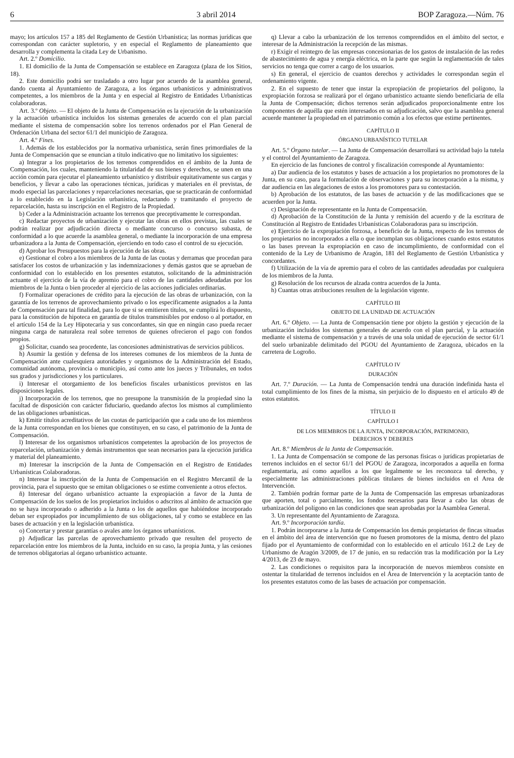6 3 abril 2014 BOP Zaragoza.—Núm. 76
mayo; los artículos 157 a 185 del Reglamento de Gestión Urbanística; las normas jurídicas que correspondan con carácter supletorio, y en especial el Reglamento de planeamiento que desarrolla y complementa la citada Ley de Urbanismo.
Art. 2.º Domicilio.
1. El domicilio de la Junta de Compensación se establece en Zaragoza (plaza de los Sitios, 18).
2. Este domicilio podrá ser trasladado a otro lugar por acuerdo de la asamblea general, dando cuenta al Ayuntamiento de Zaragoza, a los órganos urbanísticos y administrativos competentes, a los miembros de la Junta y en especial al Registro de Entidades Urbanísticas colaboradoras.
Art. 3.º Objeto. — El objeto de la Junta de Compensación es la ejecución de la urbanización y la actuación urbanística incluidos los sistemas generales de acuerdo con el plan parcial mediante el sistema de compensación sobre los terrenos ordenados por el Plan General de Ordenación Urbana del sector 61/1 del municipio de Zaragoza.
Art. 4.º Fines.
1. Además de los establecidos por la normativa urbanística, serán fines primordiales de la Junta de Compensación que se enuncian a título indicativo que no limitativo los siguientes:
a) Integrar a los propietarios de los terrenos comprendidos en el ámbito de la Junta de Compensación, los cuales, manteniendo la titularidad de sus bienes y derechos, se unen en una acción común para ejecutar el planeamiento urbanístico y distribuir equitativamente sus cargas y beneficios, y llevar a cabo las operaciones técnicas, jurídicas y materiales en él previstas, de modo especial las parcelaciones y reparcelaciones necesarias, que se practicarán de conformidad a lo establecido en la Legislación urbanística, redactando y tramitando el proyecto de reparcelación, hasta su inscripción en el Registro de la Propiedad.
b) Ceder a la Administración actuante los terrenos que preceptivamente le correspondan.
c) Redactar proyectos de urbanización y ejecutar las obras en ellos previstas, las cuales se podrán realizar por adjudicación directa o mediante concurso o concurso subasta, de conformidad a lo que acuerde la asamblea general, o mediante la incorporación de una empresa urbanizadora a la Junta de Compensación, ejerciendo en todo caso el control de su ejecución.
d) Aprobar los Presupuestos para la ejecución de las obras.
e) Gestionar el cobro a los miembros de la Junta de las cuotas y derramas que procedan para satisfacer los costos de urbanización y las indemnizaciones y demás gastos que se aprueban de conformidad con lo establecido en los presentes estatutos, solicitando de la administración actuante el ejercicio de la vía de apremio para el cobro de las cantidades adeudadas por los miembros de la Junta o bien proceder al ejercicio de las acciones judiciales ordinarias.
f) Formalizar operaciones de crédito para la ejecución de las obras de urbanización, con la garantía de los terrenos de aprovechamiento privado o los específicamente asignados a la Junta de Compensación para tal finalidad, para lo que si se emitieren títulos, se cumplirá lo dispuesto, para la constitución de hipoteca en garantía de títulos transmisibles por endoso o al portador, en el artículo 154 de la Ley Hipotecaria y sus concordantes, sin que en ningún caso pueda recaer ninguna carga de naturaleza real sobre terrenos de quienes ofrecieron el pago con fondos propios.
g) Solicitar, cuando sea procedente, las concesiones administrativas de servicios públicos.
h) Asumir la gestión y defensa de los intereses comunes de los miembros de la Junta de Compensación ante cualesquiera autoridades y organismos de la Administración del Estado, comunidad autónoma, provincia o municipio, así como ante los jueces y Tribunales, en todos sus grados y jurisdicciones y los particulares.
i) Interesar el otorgamiento de los beneficios fiscales urbanísticos previstos en las disposiciones legales.
j) Incorporación de los terrenos, que no presupone la transmisión de la propiedad sino la facultad de disposición con carácter fiduciario, quedando afectos los mismos al cumplimiento de las obligaciones urbanísticas.
k) Emitir títulos acreditativos de las cuotas de participación que a cada uno de los miembros de la Junta correspondan en los bienes que constituyen, en su caso, el patrimonio de la Junta de Compensación.
l) Interesar de los organismos urbanísticos competentes la aprobación de los proyectos de reparcelación, urbanización y demás instrumentos que sean necesarios para la ejecución jurídica y material del planeamiento.
m) Interesar la inscripción de la Junta de Compensación en el Registro de Entidades Urbanísticas Colaboradoras.
n) Interesar la inscripción de la Junta de Compensación en el Registro Mercantil de la provincia, para el supuesto que se emitan obligaciones o se estime conveniente a otros efectos.
ñ) Interesar del órgano urbanístico actuante la expropiación a favor de la Junta de Compensación de los suelos de los propietarios incluidos o adscritos al ámbito de actuación que no se haya incorporado o adherido a la Junta o los de aquellos que habiéndose incorporado deban ser expropiados por incumplimiento de sus obligaciones, tal y como se establece en las bases de actuación y en la legislación urbanística.
o) Concertar y prestar garantías o avales ante los órganos urbanísticos.
p) Adjudicar las parcelas de aprovechamiento privado que resulten del proyecto de reparcelación entre los miembros de la Junta, incluido en su caso, la propia Junta, y las cesiones de terrenos obligatorias al órgano urbanístico actuante.
q) Llevar a cabo la urbanización de los terrenos comprendidos en el ámbito del sector, e interesar de la Administración la recepción de las mismas.
r) Exigir el reintegro de las empresas concesionarias de los gastos de instalación de las redes de abastecimiento de agua y energía eléctrica, en la parte que según la reglamentación de tales servicios no tenga que correr a cargo de los usuarios.
s) En general, el ejercicio de cuantos derechos y actividades le correspondan según el ordenamiento vigente.
2. En el supuesto de tener que instar la expropiación de propietarios del polígono, la expropiación forzosa se realizará por el órgano urbanístico actuante siendo beneficiaria de ella la Junta de Compensación; dichos terrenos serán adjudicados proporcionalmente entre los componentes de aquélla que estén interesados en su adjudicación, salvo que la asamblea general acuerde mantener la propiedad en el patrimonio común a los efectos que estime pertinentes.
CAPÍTULO II
ÓRGANO URBANÍSTICO TUTELAR
Art. 5.º Órgano tutelar. — La Junta de Compensación desarrollará su actividad bajo la tutela y el control del Ayuntamiento de Zaragoza.
En ejercicio de las funciones de control y fiscalización corresponde al Ayuntamiento:
a) Dar audiencia de los estatutos y bases de actuación a los propietarios no promotores de la Junta, en su caso, para la formulación de observaciones y para su incorporación a la misma, y dar audiencia en las alegaciones de estos a los promotores para su contestación.
b) Aprobación de los estatutos, de las bases de actuación y de las modificaciones que se acuerden por la Junta.
c) Designación de representante en la Junta de Compensación.
d) Aprobación de la Constitución de la Junta y remisión del acuerdo y de la escritura de Constitución al Registro de Entidades Urbanísticas Colaboradoras para su inscripción.
e) Ejercicio de la expropiación forzosa, a beneficio de la Junta, respecto de los terrenos de los propietarios no incorporados a ella o que incumplan sus obligaciones cuando estos estatutos o las bases prevean la expropiación en caso de incumplimiento, de conformidad con el contenido de la Ley de Urbanismo de Aragón, 181 del Reglamento de Gestión Urbanística y concordantes.
f) Utilización de la vía de apremio para el cobro de las cantidades adeudadas por cualquiera de los miembros de la Junta.
g) Resolución de los recursos de alzada contra acuerdos de la Junta.
h) Cuantas otras atribuciones resulten de la legislación vigente.
CAPÍTULO III
OBJETO DE LA UNIDAD DE ACTUACIÓN
Art. 6.º Objeto. — La Junta de Compensación tiene por objeto la gestión y ejecución de la urbanización incluidos los sistemas generales de acuerdo con el plan parcial, y la actuación mediante el sistema de compensación y a través de una sola unidad de ejecución de sector 61/1 del suelo urbanizable delimitado del PGOU del Ayuntamiento de Zaragoza, ubicados en la carretera de Logroño.
CAPÍTULO IV
DURACIÓN
Art. 7.º Duración. — La Junta de Compensación tendrá una duración indefinida hasta el total cumplimiento de los fines de la misma, sin perjuicio de lo dispuesto en el artículo 49 de estos estatutos.
TÍTULO II
CAPÍTULO I
DE LOS MIEMBROS DE LA JUNTA, INCORPORACIÓN, PATRIMONIO,
DERECHOS Y DEBERES
Art. 8.º Miembros de la Junta de Compensación.
1. La Junta de Compensación se compone de las personas físicas o jurídicas propietarias de terrenos incluidos en el sector 61/1 del PGOU de Zaragoza, incorporados a aquella en forma reglamentaria, así como aquellos a los que legalmente se les reconozca tal derecho, y especialmente las administraciones públicas titulares de bienes incluidos en el Area de Intervención.
2. También podrán formar parte de la Junta de Compensación las empresas urbanizadoras que aporten, total o parcialmente, los fondos necesarios para llevar a cabo las obras de urbanización del polígono en las condiciones que sean aprobadas por la Asamblea General.
3. Un representante del Ayuntamiento de Zaragoza.
Art. 9.º Incorporación tardía.
1. Podrán incorporarse a la Junta de Compensación los demás propietarios de fincas situadas en el ámbito del área de intervención que no fuesen promotores de la misma, dentro del plazo fijado por el Ayuntamiento de conformidad con lo establecido en el artículo 161.2 de Ley de Urbanismo de Aragón 3/2009, de 17 de junio, en su redacción tras la modificación por la Ley 4/2013, de 23 de mayo.
2. Las condiciones o requisitos para la incorporación de nuevos miembros consiste en ostentar la titularidad de terrenos incluidos en el Área de Intervención y la aceptación tanto de los presentes estatutos como de las bases de actuación por compensación.